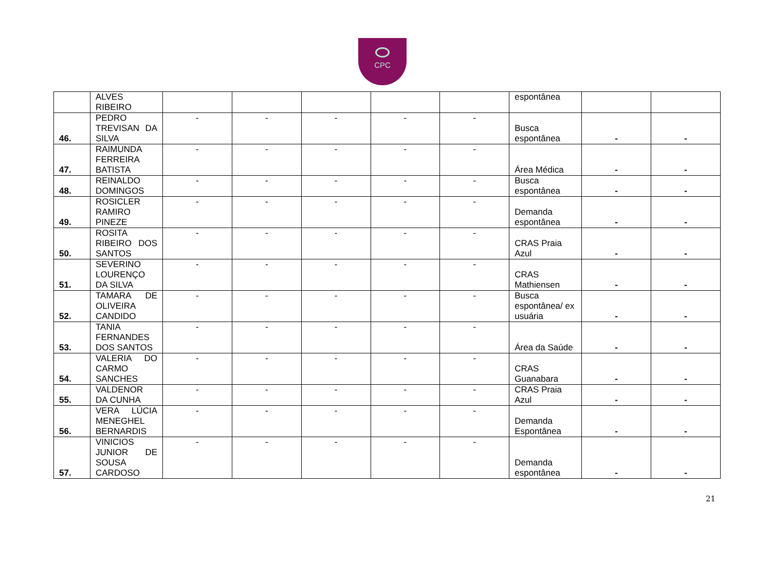CPC
| | ALVES RIBEIRO | | | | | | espontânea | | |
| 46. | PEDRO TREVISAN DA SILVA | - | - | - | - | - | Busca espontânea | - | - |
| 47. | RAIMUNDA FERREIRA BATISTA | - | - | - | - | - | Área Médica | - | - |
| 48. | REINALDO DOMINGOS | - | - | - | - | - | Busca espontânea | - | - |
| 49. | ROSICLER RAMIRO PINEZE | - | - | - | - | - | Demanda espontânea | - | - |
| 50. | ROSITA RIBEIRO DOS SANTOS | - | - | - | - | - | CRAS Praia Azul | - | - |
| 51. | SEVERINO LOURENÇO DA SILVA | - | - | - | - | - | CRAS Mathiensen | - | - |
| 52. | TAMARA DE OLIVEIRA CANDIDO | - | - | - | - | - | Busca espontânea/ ex usuária | - | - |
| 53. | TANIA FERNANDES DOS SANTOS | - | - | - | - | - | Área da Saúde | - | - |
| 54. | VALERIA DO CARMO SANCHES | - | - | - | - | - | CRAS Guanabara | - | - |
| 55. | VALDENOR DA CUNHA | - | - | - | - | - | CRAS Praia Azul | - | - |
| 56. | VERA LÚCIA MENEGHEL BERNARDIS | - | - | - | - | - | Demanda Espontânea | - | - |
| 57. | VINICIOS JUNIOR DE SOUSA CARDOSO | - | - | - | - | - | Demanda espontânea | - | - |
21